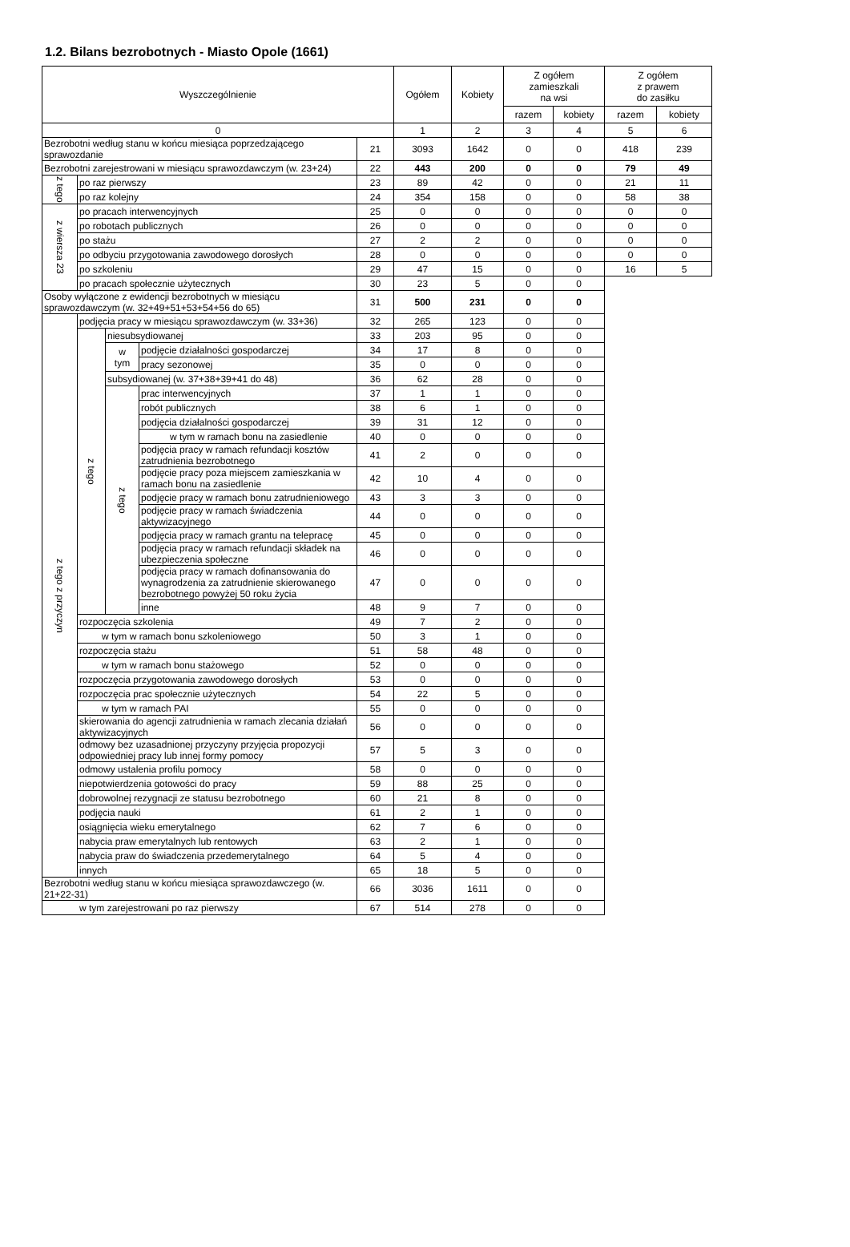1.2. Bilans bezrobotnych - Miasto Opole (1661)
| Wyszczególnienie | | | | | Ogółem | Kobiety | Z ogółem zamieszkali na wsi | | Z ogółem z prawem do zasiłku | |
| --- | --- | --- | --- | --- | --- | --- | --- | --- | --- | --- |
| | | | | | | | razem | kobiety | razem | kobiety |
| 0 | | | | | 1 | 2 | 3 | 4 | 5 | 6 |
| Bezrobotni według stanu w końcu miesiąca poprzedzającego sprawozdanie | | | | 21 | 3093 | 1642 | 0 | 0 | 418 | 239 |
| Bezrobotni zarejestrowani w miesiącu sprawozdawczym (w. 23+24) | | | | 22 | 443 | 200 | 0 | 0 | 79 | 49 |
| z tego | po raz pierwszy | | | 23 | 89 | 42 | 0 | 0 | 21 | 11 |
| | po raz kolejny | | | 24 | 354 | 158 | 0 | 0 | 58 | 38 |
| z wiersza 23 | po pracach interwencyjnych | | | 25 | 0 | 0 | 0 | 0 | 0 | 0 |
| | po robotach publicznych | | | 26 | 0 | 0 | 0 | 0 | 0 | 0 |
| | po stażu | | | 27 | 2 | 2 | 0 | 0 | 0 | 0 |
| | po odbyciu przygotowania zawodowego dorosłych | | | 28 | 0 | 0 | 0 | 0 | 0 | 0 |
| | po szkoleniu | | | 29 | 47 | 15 | 0 | 0 | 16 | 5 |
| | po pracach społecznie użytecznych | | | 30 | 23 | 5 | 0 | 0 | | |
| Osoby wyłączone z ewidencji bezrobotnych w miesiącu sprawozdawczym (w. 32+49+51+53+54+56 do 65) | | | | 31 | 500 | 231 | 0 | 0 | | |
| z tego z przyczyn | podjęcia pracy w miesiącu sprawozdawczym (w. 33+36) | | | 32 | 265 | 123 | 0 | 0 | | |
| | z tego | niesubsydiowanej | | 33 | 203 | 95 | 0 | 0 | | |
| | | w tym | podjęcie działalności gospodarczej | 34 | 17 | 8 | 0 | 0 | | |
| | | | pracy sezonowej | 35 | 0 | 0 | 0 | 0 | | |
| | | subsydiowanej (w. 37+38+39+41 do 48) | | 36 | 62 | 28 | 0 | 0 | | |
| | | z tego | prac interwencyjnych | 37 | 1 | 1 | 0 | 0 | | |
| | | | robót publicznych | 38 | 6 | 1 | 0 | 0 | | |
| | | | podjęcia działalności gospodarczej | 39 | 31 | 12 | 0 | 0 | | |
| | | | w tym w ramach bonu na zasiedlenie | 40 | 0 | 0 | 0 | 0 | | |
| | | | podjęcia pracy w ramach refundacji kosztów zatrudnienia bezrobotnego | 41 | 2 | 0 | 0 | 0 | | |
| | | | podjęcie pracy poza miejscem zamieszkania w ramach bonu na zasiedlenie | 42 | 10 | 4 | 0 | 0 | | |
| | | | podjęcie pracy w ramach bonu zatrudnieniowego | 43 | 3 | 3 | 0 | 0 | | |
| | | | podjęcie pracy w ramach świadczenia aktywizacyjnego | 44 | 0 | 0 | 0 | 0 | | |
| | | | podjęcia pracy w ramach grantu na telepracę | 45 | 0 | 0 | 0 | 0 | | |
| | | | podjęcia pracy w ramach refundacji składek na ubezpieczenia społeczne | 46 | 0 | 0 | 0 | 0 | | |
| | | | podjęcia pracy w ramach dofinansowania do wynagrodzenia za zatrudnienie skierowanego bezrobotnego powyżej 50 roku życia | 47 | 0 | 0 | 0 | 0 | | |
| | | | inne | 48 | 9 | 7 | 0 | 0 | | |
| | rozpoczęcia szkolenia | | | 49 | 7 | 2 | 0 | 0 | | |
| | w tym w ramach bonu szkoleniowego | | | 50 | 3 | 1 | 0 | 0 | | |
| | rozpoczęcia stażu | | | 51 | 58 | 48 | 0 | 0 | | |
| | w tym w ramach bonu stażowego | | | 52 | 0 | 0 | 0 | 0 | | |
| | rozpoczęcia przygotowania zawodowego dorosłych | | | 53 | 0 | 0 | 0 | 0 | | |
| | rozpoczęcia prac społecznie użytecznych | | | 54 | 22 | 5 | 0 | 0 | | |
| | w tym w ramach PAI | | | 55 | 0 | 0 | 0 | 0 | | |
| | skierowania do agencji zatrudnienia w ramach zlecania działań aktywizacyjnych | | | 56 | 0 | 0 | 0 | 0 | | |
| | odmowy bez uzasadnionej przyczyny przyjęcia propozycji odpowiedniej pracy lub innej formy pomocy | | | 57 | 5 | 3 | 0 | 0 | | |
| | odmowy ustalenia profilu pomocy | | | 58 | 0 | 0 | 0 | 0 | | |
| | niepotwierdzenia gotowości do pracy | | | 59 | 88 | 25 | 0 | 0 | | |
| | dobrowolnej rezygnacji ze statusu bezrobotnego | | | 60 | 21 | 8 | 0 | 0 | | |
| | podjęcia nauki | | | 61 | 2 | 1 | 0 | 0 | | |
| | osiągnięcia wieku emerytalnego | | | 62 | 7 | 6 | 0 | 0 | | |
| | nabycia praw emerytalnych lub rentowych | | | 63 | 2 | 1 | 0 | 0 | | |
| | nabycia praw do świadczenia przedemerytalnego | | | 64 | 5 | 4 | 0 | 0 | | |
| | innych | | | 65 | 18 | 5 | 0 | 0 | | |
| Bezrobotni według stanu w końcu miesiąca sprawozdawczego (w. 21+22-31) | | | | 66 | 3036 | 1611 | 0 | 0 | | |
| w tym zarejestrowani po raz pierwszy | | | | 67 | 514 | 278 | 0 | 0 | | |